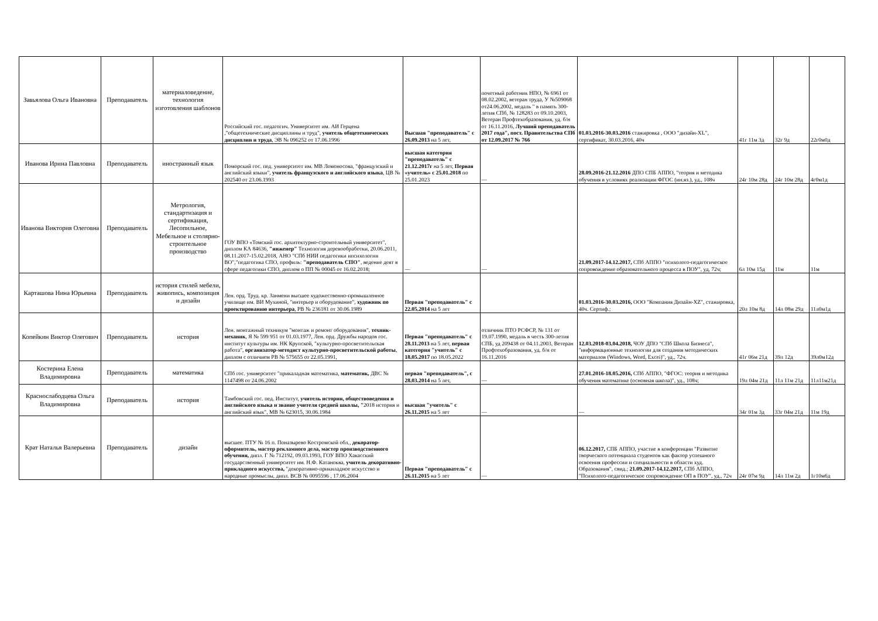| Завьялова Ольга Ивановна | Преподаватель | материаловедение, технология изготовления шаблонов | Российский гос. педагогич. Университет им. АИ Герцена ,"общетехнические дисциплины и труд", учитель общетехнических дисциплин и труда , ЭВ № 096252 от 17.06.1996 | Высшая "преподаватель" с 26.09.2013 на 5 лет, | почетный работник НПО, № 6961 от 08.02.2002, ветеран труда, У №509068 от24.06.2002, медаль " в память 300-летия СПб, № 128283 от 09.10.2003, Ветеран Профтехобразования, уд. б/н от 16.11.2016, Лучший преподаватель 2017 года", пост. Правительства СПб от 12.09.2017 № 766 | 01.03.2016-30.03.2016 стажировка , ООО "дизайн-XL", сертификат, 30.03.2016, 40ч | 41г 11м 3д | 32г 9д | 22г0м0д |
| Иванова Ирина Павловна | Преподаватель | иностранный язык | Поморский гос. пед. университет им. МВ Ломоносова, "французский и английский языки", учитель французского и английского языка , ЦВ № 202540 от 23.06.1993 | высшая категория "преподаватель" с 21.12.2017г на 5 лет, Первая «учитель» с 25.01.2018 по 25.01.2023 | — | 28.09.2016-21.12.2016 ДПО СПБ АППО, "теория и методика обучения в условиях реализации ФГОС (ин.яз.), уд., 108ч | 24г 10м 28д | 24г 10м 28д | 4г0м1д |
| Иванова Виктория Олеговна | Преподаватель | Метрология, стандартизация и сертификация, Лесопильное, Мебельное и столярно-строительное производство | ГОУ ВПО «Томский гос. архитектурно-строительный университет", диплом КА 84636, "инженер" Технология деревообработки, 20.06.2011, 08.11.2017-15.02.2018, АНО "СПб НИИ педагогики ипсихологии ВО","педагогика СПО, профиль: "преподаватель СПО" , ведение деят в сфере педагогики СПО, диплом о ПП № 00045 от 16.02.2018; | — | — | 21.09.2017-14.12.2017, СПб АППО "психолого-педагогическое сопровождение образовательного процесса в ПОУ", уд, 72ч; | 6л 10м 15д | 11м | 11м |
| Карташова Нина Юрьевна | Преподаватель | история стилей мебели, живопись, композиция и дизайн | Лен. орд. Труд. кр. Занмени высшее художественно-промышленное училище им. ВИ Мухиной, "интерьер и оборудование", художник по проектированию интерьера , РВ № 236181 от 30.06.1989 | Первая "преподаватель" с 22.05.2014 на 5 лет | | 01.03.2016-30.03.2016, ООО "Компания Дизайн-XZ", стажировка, 40ч. Сертиф.; | 20л 10м 8д | 14л 08м 29д | 11л0м1д |
| Копейкин Виктор Олегович | Преподаватель | история | Лен. монтажный техникум "монтаж и ремонт оборудования", техник-механик , Я № 599 951 от 01.03.1977, Лен. орд. Дружбы народов гос. институт культуры им. НК Крупской, "культурно-просветительская работа", организатор-методист культурно-просветительской работы , диплом с отличием РВ № 575655 от 22.05.1991, | Первая "преподаватель" с 28.11.2013 на 5 лет, первая категория "учитель" с 18.05.2017 по 18.05.2022 | отличник ПТО РСФСР, № 131 от 19.07.1990, медаль в честь 300-летия СПБ, уд 209438 от 04.11.2003, Ветеран Профтехобразования, уд. б/н от 16.11.2016 | 12.03.2018-03.04.2018, ЧОУ ДПО "СПб Школа Бизнеса", "информационные технологии для создания методических материалов (Windows, Word, Excei)", уд., 72ч. | 41г 06м 21д | 39л 12д | 39л0м12д |
| Костерина Елена Владимировна | Преподаватель | математика | СПб гос. университет "прикаладная математика, математик, ДВС № 1147498 от 24.06.2002 | первая "преподаватель", с 28.03.2014 на 5 лет, | — | 27.01.2016-18.05.2016, СПб АППО, "ФГОС: теория и методика обучения математике (основная школа)", уд., 108ч; | 19л 04м 21д | 11л 11м 21д | 11л11м21д |
| Краснослабодцева Ольга Владимировна | Преподаватель | история | Тамбовский гос. пед. Институт, учитель истории, обществоведения и английского языка и звание учителя средней школы, " 2018 история и английский язык", МВ № 623015, 30.06.1984 | высшая "учитель" с 26.11.2015 на 5 лет | — | — | 34г 01м 3д | 33г 04м 21д | 11м 19д |
| Крат Наталья Валерьевна | Преподаватель | дизайн | высшее. ПТУ № 16 п. Поназырево Костромской обл., декоратор-оформитель, мастер рекламного дела, мастер производственного обучения, дипл. Г № 712192, 09.03.1993, ГОУ ВПО Хакасский государственный университет им. Н.Ф. Катаноква, учитель декоративно-прикладного искусства, "декоративно-прикнладное искусство и народные промыслы, дипл. ВСВ № 0095596 , 17.06.2004 | Первая "преподаватель" с 26.11.2015 на 5 лет | — | 06.12.2017, СПБ АППО, участие в конференции "Развитие творческого потенциала студентов как фактор успешного освоения профессии и специальности в области худ. Образования", свид.; 21.09.2017-14.12.2017, СПб АППО, "Психолого-педагогическое сопровождение ОП в ПОУ", уд., 72ч | 24г 07м 9д | 14л 11м 2д | 1г10м6д |